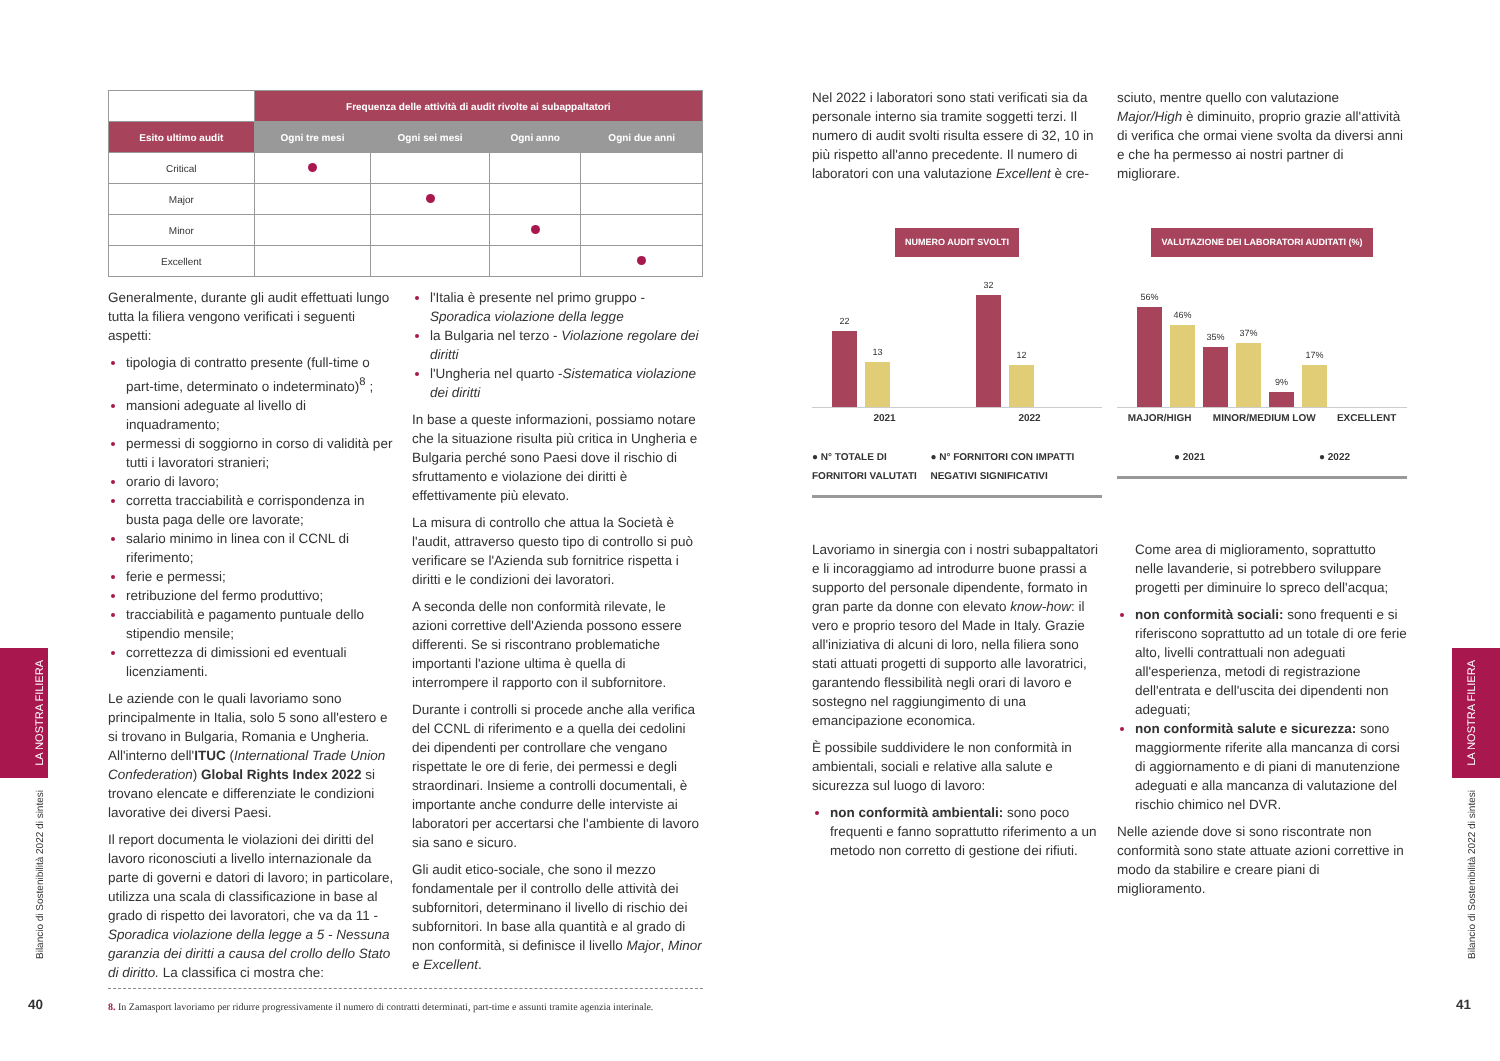| | Frequenza delle attività di audit rivolte ai subappaltatori | | | |
| Esito ultimo audit | Ogni tre mesi | Ogni sei mesi | Ogni anno | Ogni due anni |
| Critical | | | | |
| Major | | | | |
| Minor | | | | |
| Excellent | | | | |
Generalmente, durante gli audit effettuati lungo tutta la filiera vengono verificati i seguenti aspetti:
tipologia di contratto presente (full-time o part-time, determinato o indeterminato)<sup>8</sup> ;
mansioni adeguate al livello di inquadramento;
permessi di soggiorno in corso di validità per tutti i lavoratori stranieri;
orario di lavoro;
corretta tracciabilità e corrispondenza in busta paga delle ore lavorate;
salario minimo in linea con il CCNL di riferimento;
ferie e permessi;
retribuzione del fermo produttivo;
tracciabilità e pagamento puntuale dello stipendio mensile;
correttezza di dimissioni ed eventuali licenziamenti.
Le aziende con le quali lavoriamo sono principalmente in Italia, solo 5 sono all'estero e si trovano in Bulgaria, Romania e Ungheria. All'interno dell'ITUC (International Trade Union Confederation) Global Rights Index 2022 si trovano elencate e differenziate le condizioni lavorative dei diversi Paesi.
Il report documenta le violazioni dei diritti del lavoro riconosciuti a livello internazionale da parte di governi e datori di lavoro; in particolare, utilizza una scala di classificazione in base al grado di rispetto dei lavoratori, che va da 11 - Sporadica violazione della legge a 5 - Nessuna garanzia dei diritti a causa del crollo dello Stato di diritto. La classifica ci mostra che:
l'Italia è presente nel primo gruppo - Sporadica violazione della legge
la Bulgaria nel terzo - Violazione regolare dei diritti
l'Ungheria nel quarto -Sistematica violazione dei diritti
In base a queste informazioni, possiamo notare che la situazione risulta più critica in Ungheria e Bulgaria perché sono Paesi dove il rischio di sfruttamento e violazione dei diritti è effettivamente più elevato.
La misura di controllo che attua la Società è l'audit, attraverso questo tipo di controllo si può verificare se l'Azienda sub fornitrice rispetta i diritti e le condizioni dei lavoratori.
A seconda delle non conformità rilevate, le azioni correttive dell'Azienda possono essere differenti. Se si riscontrano problematiche importanti l'azione ultima è quella di interrompere il rapporto con il subfornitore.
Durante i controlli si procede anche alla verifica del CCNL di riferimento e a quella dei cedolini dei dipendenti per controllare che vengano rispettate le ore di ferie, dei permessi e degli straordinari. Insieme a controlli documentali, è importante anche condurre delle interviste ai laboratori per accertarsi che l'ambiente di lavoro sia sano e sicuro.
Gli audit etico-sociale, che sono il mezzo fondamentale per il controllo delle attività dei subfornitori, determinano il livello di rischio dei subfornitori. In base alla quantità e al grado di non conformità, si definisce il livello Major, Minor e Excellent.
Bilancio di Sostenibilità 2022 di sintesi
LA NOSTRA FILIERA
40
8. In Zamasport lavoriamo per ridurre progressivamente il numero di contratti determinati, part-time e assunti tramite agenzia interinale.
Nel 2022 i laboratori sono stati verificati sia da personale interno sia tramite soggetti terzi. Il numero di audit svolti risulta essere di 32, 10 in più rispetto all'anno precedente. Il numero di laboratori con una valutazione Excellent è cre-
sciuto, mentre quello con valutazione Major/High è diminuito, proprio grazie all'attività di verifica che ormai viene svolta da diversi anni e che ha permesso ai nostri partner di migliorare.
NUMERO AUDIT SVOLTI
22
13
32
12
2021 2022
● N° TOTALE DI FORNITORI VALUTATI ● N° FORNITORI CON IMPATTI NEGATIVI SIGNIFICATIVI
VALUTAZIONE DEI LABORATORI AUDITATI (%)
56%
46%
35%
37%
9%
17%
MAJOR/HIGH MINOR/MEDIUM LOW EXCELLENT
● 2021 ● 2022
Lavoriamo in sinergia con i nostri subappaltatori e li incoraggiamo ad introdurre buone prassi a supporto del personale dipendente, formato in gran parte da donne con elevato know-how: il vero e proprio tesoro del Made in Italy. Grazie all'iniziativa di alcuni di loro, nella filiera sono stati attuati progetti di supporto alle lavoratrici, garantendo flessibilità negli orari di lavoro e sostegno nel raggiungimento di una emancipazione economica.
È possibile suddividere le non conformità in ambientali, sociali e relative alla salute e sicurezza sul luogo di lavoro:
non conformità ambientali: sono poco frequenti e fanno soprattutto riferimento a un metodo non corretto di gestione dei rifiuti.
Come area di miglioramento, soprattutto nelle lavanderie, si potrebbero sviluppare progetti per diminuire lo spreco dell'acqua;
non conformità sociali: sono frequenti e si riferiscono soprattutto ad un totale di ore ferie alto, livelli contrattuali non adeguati all'esperienza, metodi di registrazione dell'entrata e dell'uscita dei dipendenti non adeguati;
non conformità salute e sicurezza: sono maggiormente riferite alla mancanza di corsi di aggiornamento e di piani di manutenzione adeguati e alla mancanza di valutazione del rischio chimico nel DVR.
Nelle aziende dove si sono riscontrate non conformità sono state attuate azioni correttive in modo da stabilire e creare piani di miglioramento.
LA NOSTRA FILIERA
Bilancio di Sostenibilità 2022 di sintesi
41